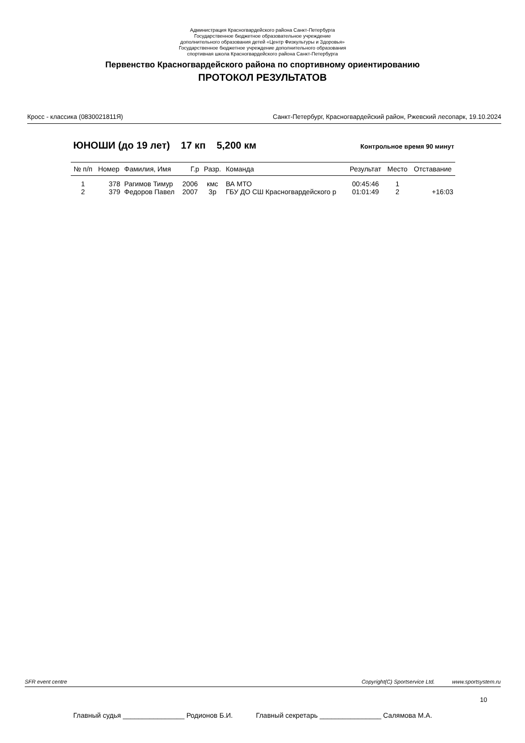Администрация Красногвардейского района Санкт-Петербурга
Государственное бюджетное образовательное учреждение
дополнительного образования детей «Центр Физкультуры и Здоровья»
Государственное бюджетное учреждение дополнительного образования
спортивная школа Красногвардейского района Санкт-Петербурга
Первенство Красногвардейского района по спортивному ориентированию
ПРОТОКОЛ РЕЗУЛЬТАТОВ
Кросс - классика (0830021811Я) Санкт-Петербург, Красногвардейский район, Ржевский лесопарк, 19.10.2024
ЮНОШИ (до 19 лет) 17 кп 5,200 км Контрольное время 90 минут
| № п/п | Номер | Фамилия, Имя | Г.р | Разр. | Команда | Результат | Место | Отставание |
| --- | --- | --- | --- | --- | --- | --- | --- | --- |
| 1 | 378 | Рагимов Тимур | 2006 | кмс | ВА МТО | 00:45:46 | 1 | |
| 2 | 379 | Федоров Павел | 2007 | 3р | ГБУ ДО СШ Красногвардейского р | 01:01:49 | 2 | +16:03 |
SFR event centre Copyright(C) Sportservice Ltd. www.sportsystem.ru
10
Главный судья ________________ Родионов Б.И. Главный секретарь ________________ Салямова М.А.